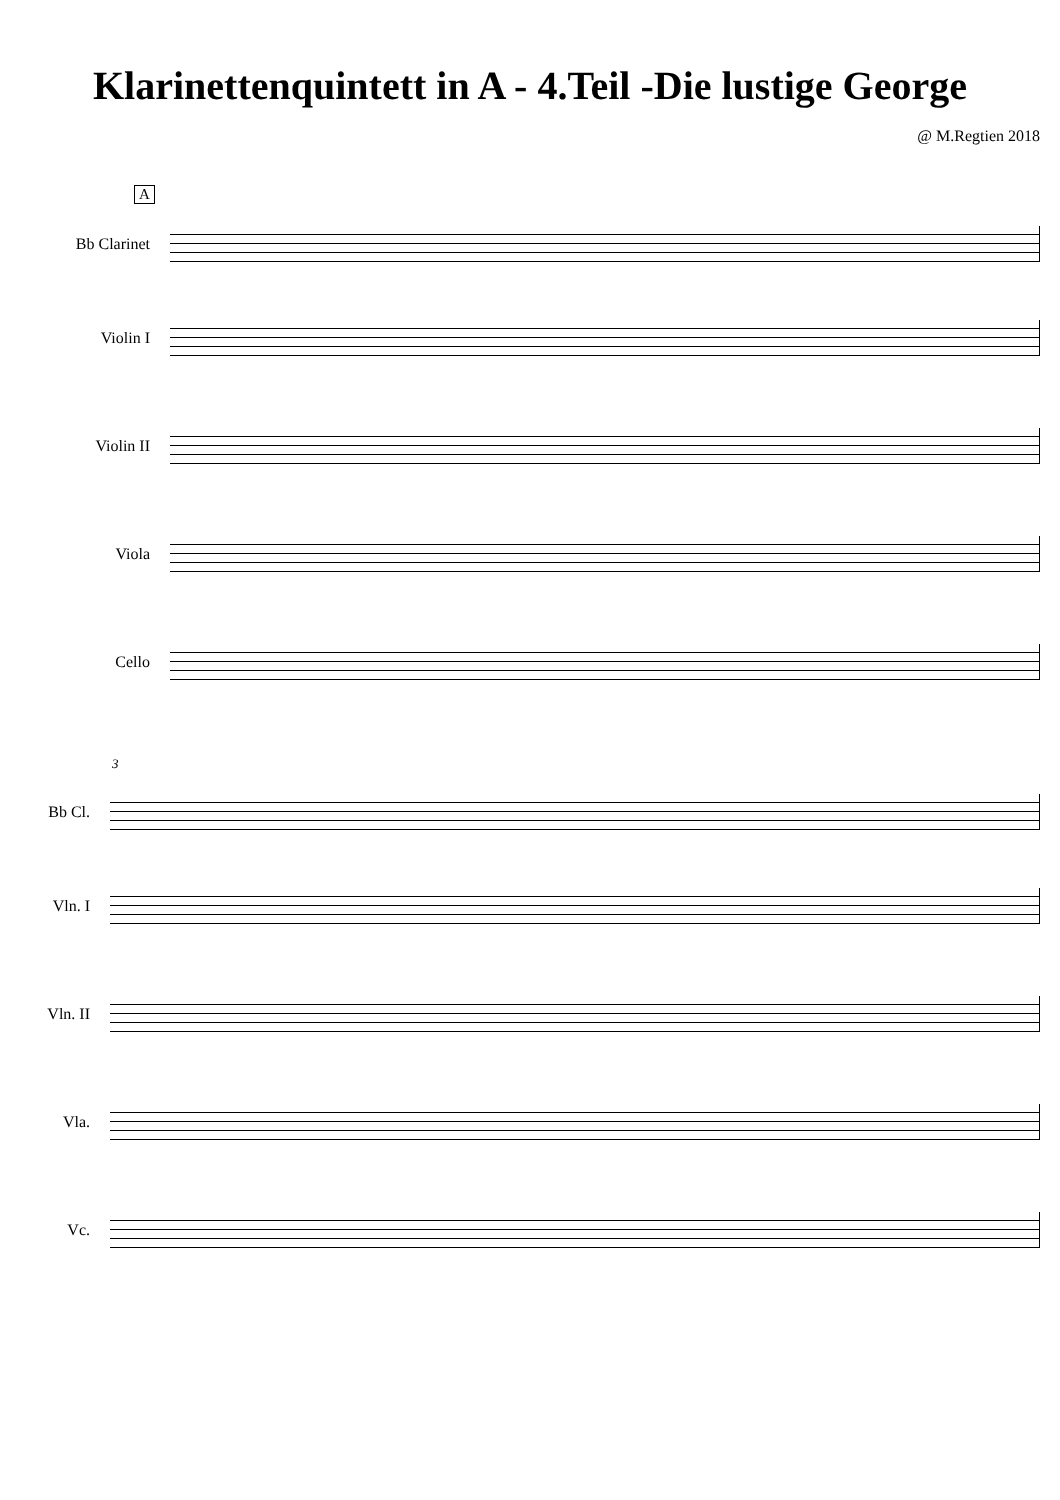Klarinettenquintett in A - 4.Teil -Die lustige George
@ M.Regtien 2018
A
Bb Clarinet
Violin I
Violin II
Viola
Cello
3
Bb Cl.
Vln. I
Vln. II
Vla.
Vc.